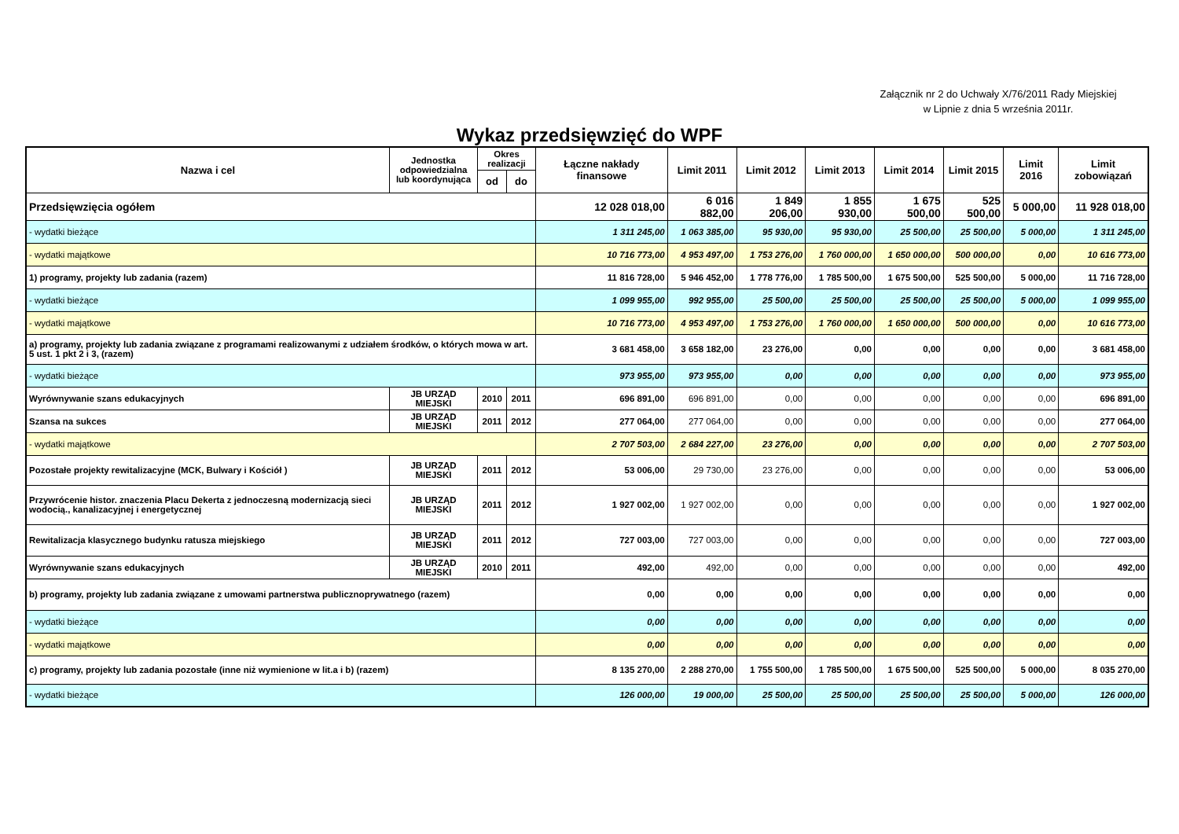Załącznik nr 2 do Uchwały X/76/2011 Rady Miejskiej
w Lipnie z dnia 5 września 2011r.
Wykaz przedsięwzięć do WPF
| Nazwa i cel | Jednostka odpowiedzialna lub koordynująca | Okres realizacji | | Łączne nakłady finansowe | Limit 2011 | Limit 2012 | Limit 2013 | Limit 2014 | Limit 2015 | Limit 2016 | Limit zobowiązań |
| --- | --- | --- | --- | --- | --- | --- | --- | --- | --- | --- | --- |
| | | od | do | | | | | | | | |
| Przedsięwzięcia ogółem | | | | 12 028 018,00 | 6 016 882,00 | 1 849 206,00 | 1 855 930,00 | 1 675 500,00 | 525 500,00 | 5 000,00 | 11 928 018,00 |
| - wydatki bieżące | | | | 1 311 245,00 | 1 063 385,00 | 95 930,00 | 95 930,00 | 25 500,00 | 25 500,00 | 5 000,00 | 1 311 245,00 |
| - wydatki majątkowe | | | | 10 716 773,00 | 4 953 497,00 | 1 753 276,00 | 1 760 000,00 | 1 650 000,00 | 500 000,00 | 0,00 | 10 616 773,00 |
| 1) programy, projekty lub zadania (razem) | | | | 11 816 728,00 | 5 946 452,00 | 1 778 776,00 | 1 785 500,00 | 1 675 500,00 | 525 500,00 | 5 000,00 | 11 716 728,00 |
| - wydatki bieżące | | | | 1 099 955,00 | 992 955,00 | 25 500,00 | 25 500,00 | 25 500,00 | 25 500,00 | 5 000,00 | 1 099 955,00 |
| - wydatki majątkowe | | | | 10 716 773,00 | 4 953 497,00 | 1 753 276,00 | 1 760 000,00 | 1 650 000,00 | 500 000,00 | 0,00 | 10 616 773,00 |
| a) programy, projekty lub zadania związane z programami realizowanymi z udziałem środków, o których mowa w art. 5 ust. 1 pkt 2 i 3, (razem) | | | | 3 681 458,00 | 3 658 182,00 | 23 276,00 | 0,00 | 0,00 | 0,00 | 0,00 | 3 681 458,00 |
| - wydatki bieżące | | | | 973 955,00 | 973 955,00 | 0,00 | 0,00 | 0,00 | 0,00 | 0,00 | 973 955,00 |
| Wyrównywanie szans edukacyjnych | JB URZĄD MIEJSKI | 2010 | 2011 | 696 891,00 | 696 891,00 | 0,00 | 0,00 | 0,00 | 0,00 | 0,00 | 696 891,00 |
| Szansa na sukces | JB URZĄD MIEJSKI | 2011 | 2012 | 277 064,00 | 277 064,00 | 0,00 | 0,00 | 0,00 | 0,00 | 0,00 | 277 064,00 |
| - wydatki majątkowe | | | | 2 707 503,00 | 2 684 227,00 | 23 276,00 | 0,00 | 0,00 | 0,00 | 0,00 | 2 707 503,00 |
| Pozostałe projekty rewitalizacyjne (MCK, Bulwary i Kościół ) | JB URZĄD MIEJSKI | 2011 | 2012 | 53 006,00 | 29 730,00 | 23 276,00 | 0,00 | 0,00 | 0,00 | 0,00 | 53 006,00 |
| Przywrócenie histor. znaczenia Placu Dekerta z jednoczesną modernizacją sieci wodocią., kanalizacyjnej i energetycznej | JB URZĄD MIEJSKI | 2011 | 2012 | 1 927 002,00 | 1 927 002,00 | 0,00 | 0,00 | 0,00 | 0,00 | 0,00 | 1 927 002,00 |
| Rewitalizacja klasycznego budynku ratusza miejskiego | JB URZĄD MIEJSKI | 2011 | 2012 | 727 003,00 | 727 003,00 | 0,00 | 0,00 | 0,00 | 0,00 | 0,00 | 727 003,00 |
| Wyrównywanie szans edukacyjnych | JB URZĄD MIEJSKI | 2010 | 2011 | 492,00 | 492,00 | 0,00 | 0,00 | 0,00 | 0,00 | 0,00 | 492,00 |
| b) programy, projekty lub zadania związane z umowami partnerstwa publicznoprywatnego (razem) | | | | 0,00 | 0,00 | 0,00 | 0,00 | 0,00 | 0,00 | 0,00 | 0,00 |
| - wydatki bieżące | | | | 0,00 | 0,00 | 0,00 | 0,00 | 0,00 | 0,00 | 0,00 | 0,00 |
| - wydatki majątkowe | | | | 0,00 | 0,00 | 0,00 | 0,00 | 0,00 | 0,00 | 0,00 | 0,00 |
| c) programy, projekty lub zadania pozostałe (inne niż wymienione w lit.a i b) (razem) | | | | 8 135 270,00 | 2 288 270,00 | 1 755 500,00 | 1 785 500,00 | 1 675 500,00 | 525 500,00 | 5 000,00 | 8 035 270,00 |
| - wydatki bieżące | | | | 126 000,00 | 19 000,00 | 25 500,00 | 25 500,00 | 25 500,00 | 25 500,00 | 5 000,00 | 126 000,00 |